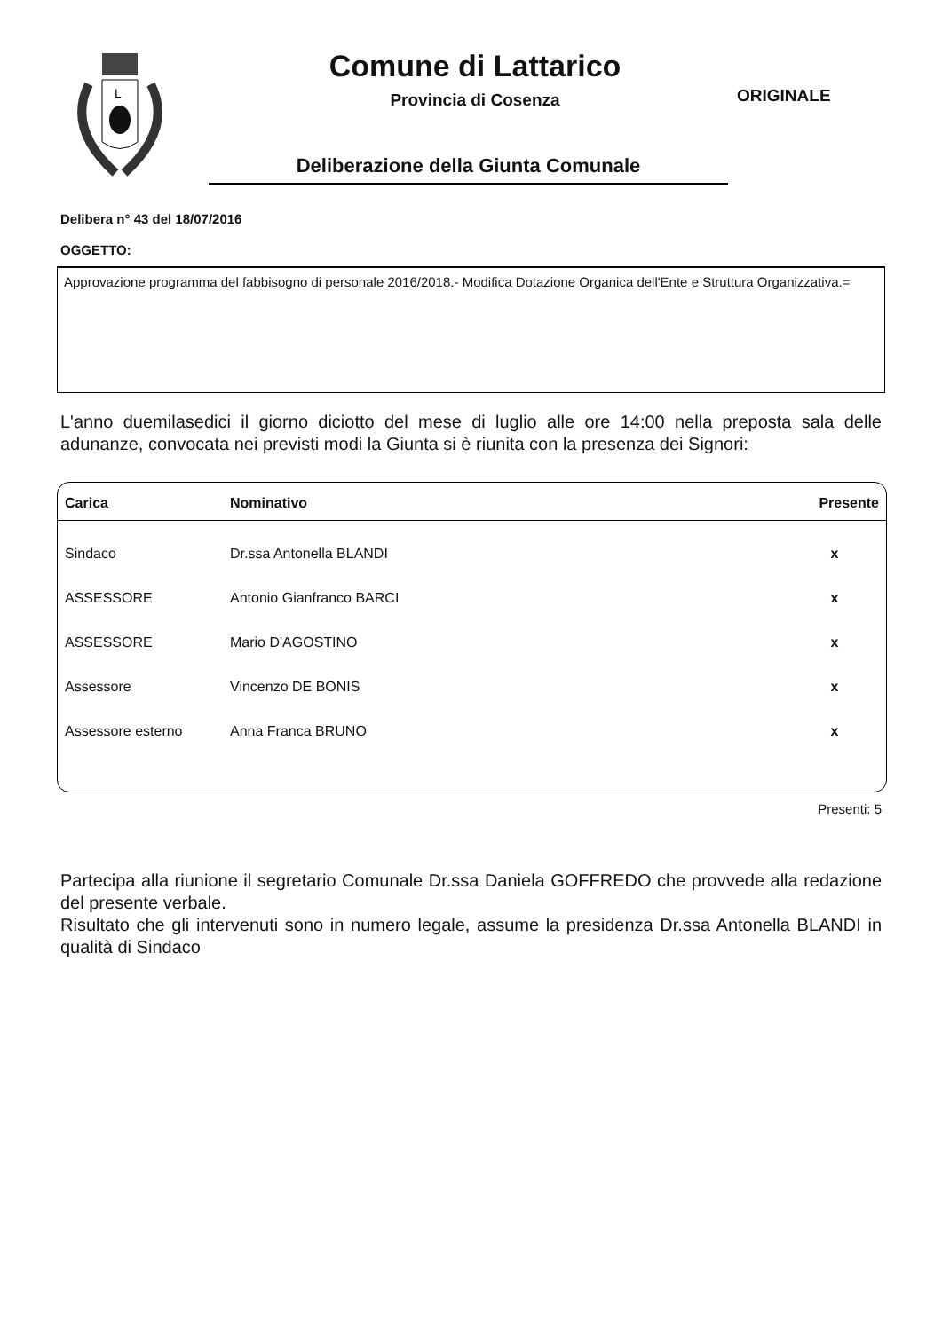L
Comune di Lattarico
Provincia di Cosenza
Deliberazione della Giunta Comunale
ORIGINALE
Delibera n° 43 del 18/07/2016
OGGETTO:
Approvazione programma del fabbisogno di personale 2016/2018.- Modifica Dotazione Organica dell'Ente e Struttura Organizzativa.=
L'anno duemilasedici il giorno diciotto del mese di luglio alle ore 14:00 nella preposta sala delle adunanze, convocata nei previsti modi la Giunta si è riunita con la presenza dei Signori:
| Carica | Nominativo | Presente |
| --- | --- | --- |
| Sindaco | Dr.ssa Antonella BLANDI | x |
| ASSESSORE | Antonio Gianfranco BARCI | x |
| ASSESSORE | Mario D'AGOSTINO | x |
| Assessore | Vincenzo DE BONIS | x |
| Assessore esterno | Anna Franca BRUNO | x |
Presenti: 5
Partecipa alla riunione il segretario Comunale Dr.ssa Daniela GOFFREDO che provvede alla redazione del presente verbale.
Risultato che gli intervenuti sono in numero legale, assume la presidenza Dr.ssa Antonella BLANDI in qualità di Sindaco